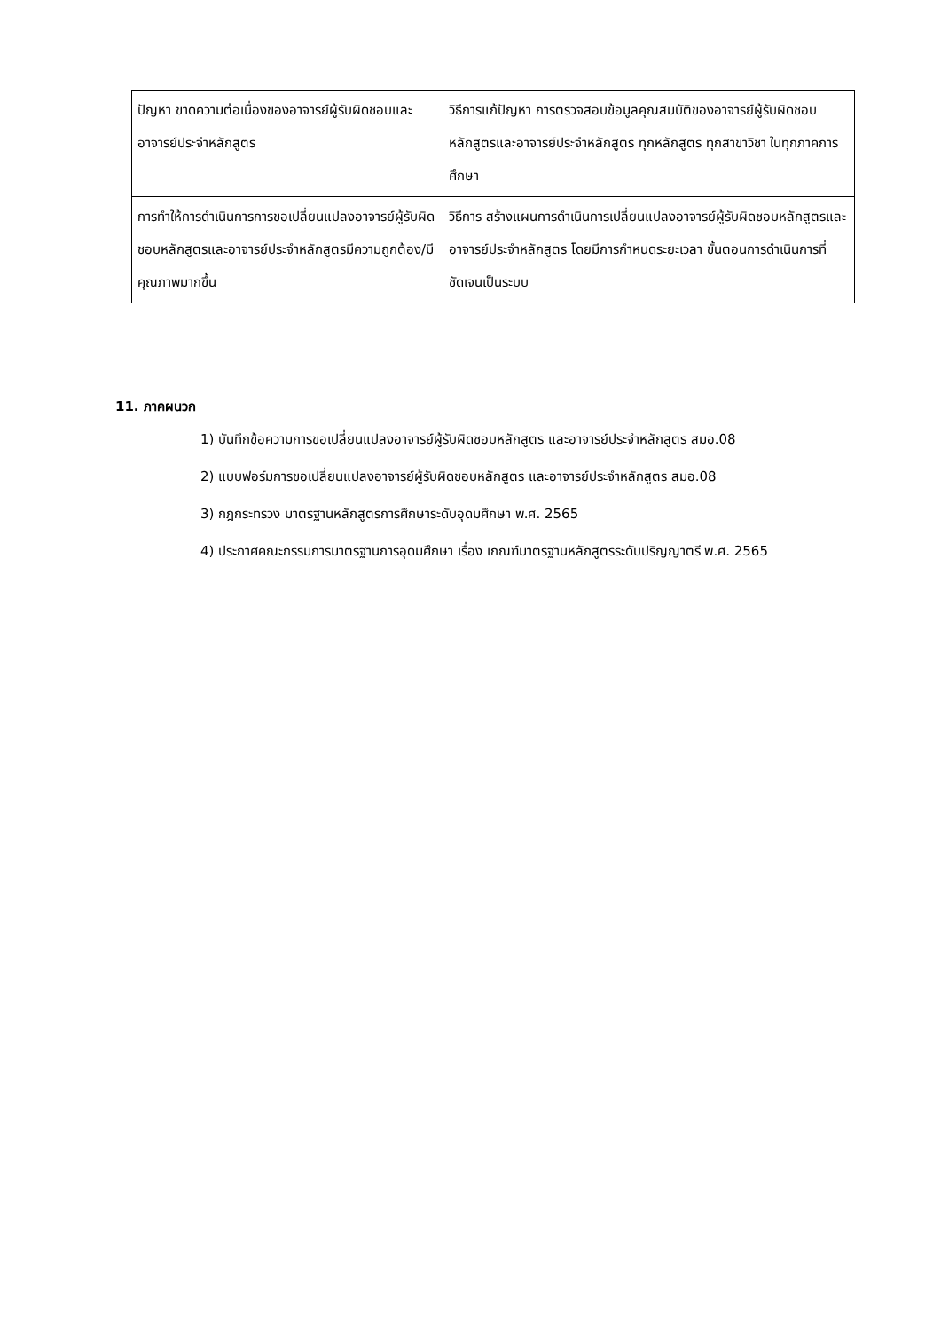| ปัญหา ขาดความต่อเนื่องของอาจารย์ผู้รับผิดชอบและอาจารย์ประจำหลักสูตร | วิธีการแก้ปัญหา การตรวจสอบข้อมูลคุณสมบัติของอาจารย์ผู้รับผิดชอบหลักสูตรและอาจารย์ประจำหลักสูตร ทุกหลักสูตร ทุกสาขาวิชา ในทุกภาคการศึกษา |
| การทำให้การดำเนินการการขอเปลี่ยนแปลงอาจารย์ผู้รับผิดชอบหลักสูตรและอาจารย์ประจำหลักสูตรมีความถูกต้อง/มีคุณภาพมากขึ้น | วิธีการ สร้างแผนการดำเนินการเปลี่ยนแปลงอาจารย์ผู้รับผิดชอบหลักสูตรและอาจารย์ประจำหลักสูตร โดยมีการกำหนดระยะเวลา ขั้นตอนการดำเนินการที่ชัดเจนเป็นระบบ |
11. ภาคผนวก
1) บันทึกข้อความการขอเปลี่ยนแปลงอาจารย์ผู้รับผิดชอบหลักสูตร และอาจารย์ประจำหลักสูตร สมอ.08
2) แบบฟอร์มการขอเปลี่ยนแปลงอาจารย์ผู้รับผิดชอบหลักสูตร และอาจารย์ประจำหลักสูตร สมอ.08
3) กฎกระทรวง มาตรฐานหลักสูตรการศึกษาระดับอุดมศึกษา พ.ศ. 2565
4) ประกาศคณะกรรมการมาตรฐานการอุดมศึกษา เรื่อง เกณฑ์มาตรฐานหลักสูตรระดับปริญญาตรี พ.ศ. 2565